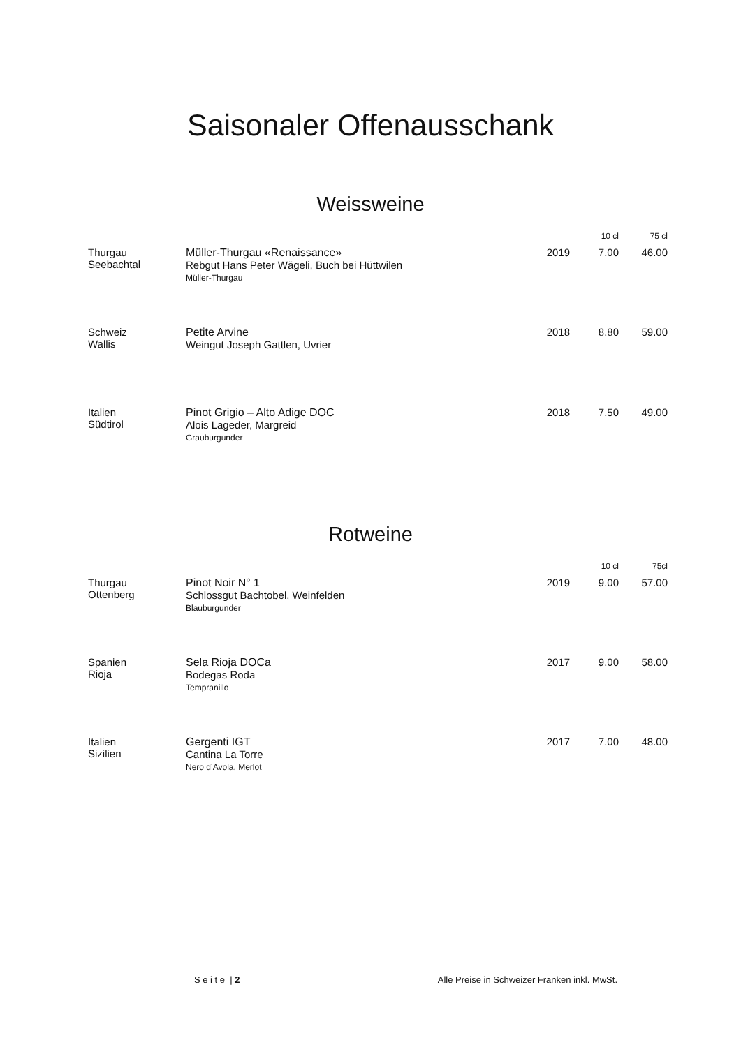Saisonaler Offenausschank
Weissweine
| | | | 10 cl | 75 cl |
| --- | --- | --- | --- | --- |
| Thurgau Seebachtal | Müller-Thurgau «Renaissance» Rebgut Hans Peter Wägeli, Buch bei Hüttwilen Müller-Thurgau | 2019 | 7.00 | 46.00 |
| Schweiz Wallis | Petite Arvine Weingut Joseph Gattlen, Uvrier | 2018 | 8.80 | 59.00 |
| Italien Südtirol | Pinot Grigio – Alto Adige DOC Alois Lageder, Margreid Grauburgunder | 2018 | 7.50 | 49.00 |
Rotweine
| | | | 10 cl | 75cl |
| --- | --- | --- | --- | --- |
| Thurgau Ottenberg | Pinot Noir N° 1 Schlossgut Bachtobel, Weinfelden Blauburgunder | 2019 | 9.00 | 57.00 |
| Spanien Rioja | Sela Rioja DOCa Bodegas Roda Tempranillo | 2017 | 9.00 | 58.00 |
| Italien Sizilien | Gergenti IGT Cantina La Torre Nero d’Avola, Merlot | 2017 | 7.00 | 48.00 |
S e i t e | 2 Alle Preise in Schweizer Franken inkl. MwSt.